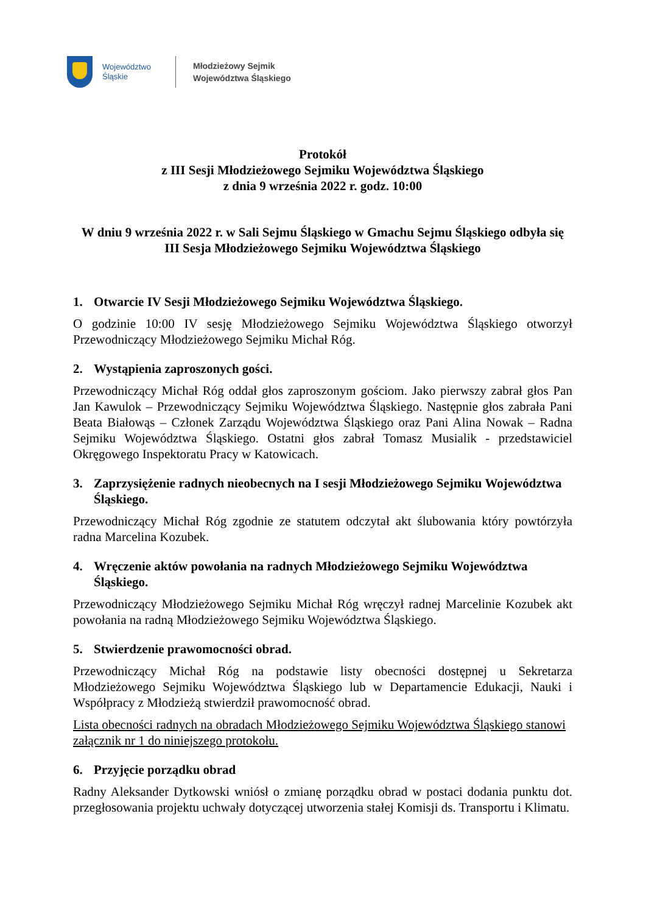Województwo
Śląskie
Młodzieżowy Sejmik
Województwa Śląskiego
Protokół
z III Sesji Młodzieżowego Sejmiku Województwa Śląskiego
z dnia 9 września 2022 r. godz. 10:00
W dniu 9 września 2022 r. w Sali Sejmu Śląskiego w Gmachu Sejmu Śląskiego odbyła się III Sesja Młodzieżowego Sejmiku Województwa Śląskiego
1. Otwarcie IV Sesji Młodzieżowego Sejmiku Województwa Śląskiego.
O godzinie 10:00 IV sesję Młodzieżowego Sejmiku Województwa Śląskiego otworzył Przewodniczący Młodzieżowego Sejmiku Michał Róg.
2. Wystąpienia zaproszonych gości.
Przewodniczący Michał Róg oddał głos zaproszonym gościom. Jako pierwszy zabrał głos Pan Jan Kawulok – Przewodniczący Sejmiku Województwa Śląskiego. Następnie głos zabrała Pani Beata Białowąs – Członek Zarządu Województwa Śląskiego oraz Pani Alina Nowak – Radna Sejmiku Województwa Śląskiego. Ostatni głos zabrał Tomasz Musialik - przedstawiciel Okręgowego Inspektoratu Pracy w Katowicach.
3. Zaprzysiężenie radnych nieobecnych na I sesji Młodzieżowego Sejmiku Województwa Śląskiego.
Przewodniczący Michał Róg zgodnie ze statutem odczytał akt ślubowania który powtórzyła radna Marcelina Kozubek.
4. Wręczenie aktów powołania na radnych Młodzieżowego Sejmiku Województwa Śląskiego.
Przewodniczący Młodzieżowego Sejmiku Michał Róg wręczył radnej Marcelinie Kozubek akt powołania na radną Młodzieżowego Sejmiku Województwa Śląskiego.
5. Stwierdzenie prawomocności obrad.
Przewodniczący Michał Róg na podstawie listy obecności dostępnej u Sekretarza Młodzieżowego Sejmiku Województwa Śląskiego lub w Departamencie Edukacji, Nauki i Współpracy z Młodzieżą stwierdził prawomocność obrad.
Lista obecności radnych na obradach Młodzieżowego Sejmiku Województwa Śląskiego stanowi załącznik nr 1 do niniejszego protokołu.
6. Przyjęcie porządku obrad
Radny Aleksander Dytkowski wniósł o zmianę porządku obrad w postaci dodania punktu dot. przegłosowania projektu uchwały dotyczącej utworzenia stałej Komisji ds. Transportu i Klimatu.